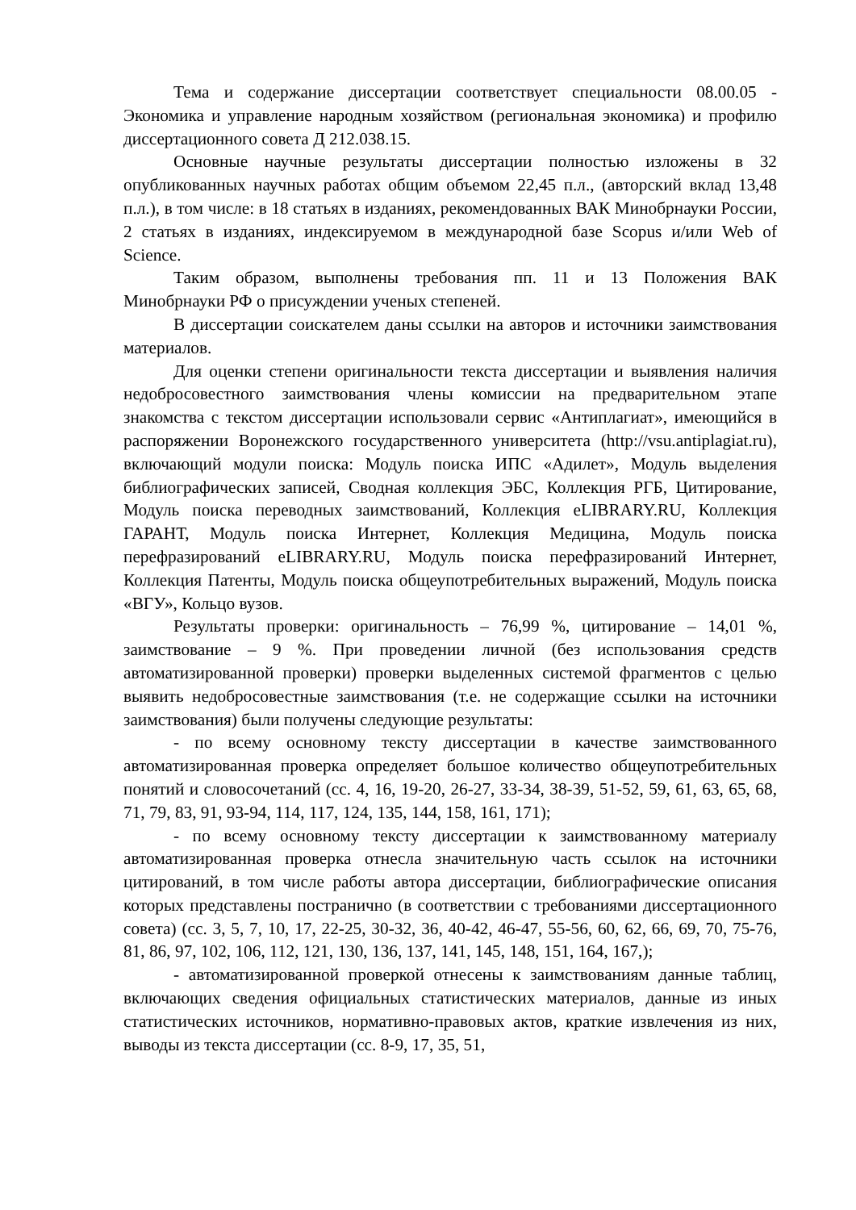Тема и содержание диссертации соответствует специальности 08.00.05 - Экономика и управление народным хозяйством (региональная экономика) и профилю диссертационного совета Д 212.038.15.
Основные научные результаты диссертации полностью изложены в 32 опубликованных научных работах общим объемом 22,45 п.л., (авторский вклад 13,48 п.л.), в том числе: в 18 статьях в изданиях, рекомендованных ВАК Минобрнауки России, 2 статьях в изданиях, индексируемом в международной базе Scopus и/или Web of Science.
Таким образом, выполнены требования пп. 11 и 13 Положения ВАК Минобрнауки РФ о присуждении ученых степеней.
В диссертации соискателем даны ссылки на авторов и источники заимствования материалов.
Для оценки степени оригинальности текста диссертации и выявления наличия недобросовестного заимствования члены комиссии на предварительном этапе знакомства с текстом диссертации использовали сервис «Антиплагиат», имеющийся в распоряжении Воронежского государственного университета (http://vsu.antiplagiat.ru), включающий модули поиска: Модуль поиска ИПС «Адилет», Модуль выделения библиографических записей, Сводная коллекция ЭБС, Коллекция РГБ, Цитирование, Модуль поиска переводных заимствований, Коллекция eLIBRARY.RU, Коллекция ГАРАНТ, Модуль поиска Интернет, Коллекция Медицина, Модуль поиска перефразирований eLIBRARY.RU, Модуль поиска перефразирований Интернет, Коллекция Патенты, Модуль поиска общеупотребительных выражений, Модуль поиска «ВГУ», Кольцо вузов.
Результаты проверки: оригинальность – 76,99 %, цитирование – 14,01 %, заимствование – 9 %. При проведении личной (без использования средств автоматизированной проверки) проверки выделенных системой фрагментов с целью выявить недобросовестные заимствования (т.е. не содержащие ссылки на источники заимствования) были получены следующие результаты:
- по всему основному тексту диссертации в качестве заимствованного автоматизированная проверка определяет большое количество общеупотребительных понятий и словосочетаний (сс. 4, 16, 19-20, 26-27, 33-34, 38-39, 51-52, 59, 61, 63, 65, 68, 71, 79, 83, 91, 93-94, 114, 117, 124, 135, 144, 158, 161, 171);
- по всему основному тексту диссертации к заимствованному материалу автоматизированная проверка отнесла значительную часть ссылок на источники цитирований, в том числе работы автора диссертации, библиографические описания которых представлены постранично (в соответствии с требованиями диссертационного совета) (сс. 3, 5, 7, 10, 17, 22-25, 30-32, 36, 40-42, 46-47, 55-56, 60, 62, 66, 69, 70, 75-76, 81, 86, 97, 102, 106, 112, 121, 130, 136, 137, 141, 145, 148, 151, 164, 167,);
- автоматизированной проверкой отнесены к заимствованиям данные таблиц, включающих сведения официальных статистических материалов, данные из иных статистических источников, нормативно-правовых актов, краткие извлечения из них, выводы из текста диссертации (сс. 8-9, 17, 35, 51,